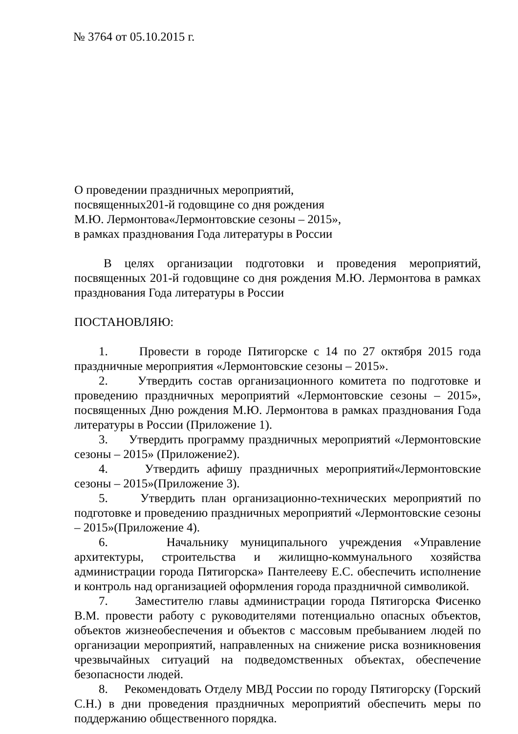№ 3764 от 05.10.2015 г.
О проведении праздничных мероприятий,
посвященных201-й годовщине со дня рождения
М.Ю. Лермонтова«Лермонтовские сезоны – 2015»,
в рамках празднования Года литературы в России
В целях организации подготовки и проведения мероприятий, посвященных 201-й годовщине со дня рождения М.Ю. Лермонтова в рамках празднования Года литературы в России
ПОСТАНОВЛЯЮ:
1. Провести в городе Пятигорске с 14 по 27 октября 2015 года праздничные мероприятия «Лермонтовские сезоны – 2015».
2. Утвердить состав организационного комитета по подготовке и проведению праздничных мероприятий «Лермонтовские сезоны – 2015», посвященных Дню рождения М.Ю. Лермонтова в рамках празднования Года литературы в России (Приложение 1).
3. Утвердить программу праздничных мероприятий «Лермонтовские сезоны – 2015» (Приложение2).
4. Утвердить афишу праздничных мероприятий«Лермонтовские сезоны – 2015»(Приложение 3).
5. Утвердить план организационно-технических мероприятий по подготовке и проведению праздничных мероприятий «Лермонтовские сезоны – 2015»(Приложение 4).
6. Начальнику муниципального учреждения «Управление архитектуры, строительства и жилищно-коммунального хозяйства администрации города Пятигорска» Пантелееву Е.С. обеспечить исполнение и контроль над организацией оформления города праздничной символикой.
7. Заместителю главы администрации города Пятигорска Фисенко В.М. провести работу с руководителями потенциально опасных объектов, объектов жизнеобеспечения и объектов с массовым пребыванием людей по организации мероприятий, направленных на снижение риска возникновения чрезвычайных ситуаций на подведомственных объектах, обеспечение безопасности людей.
8. Рекомендовать Отделу МВД России по городу Пятигорску (Горский С.Н.) в дни проведения праздничных мероприятий обеспечить меры по поддержанию общественного порядка.